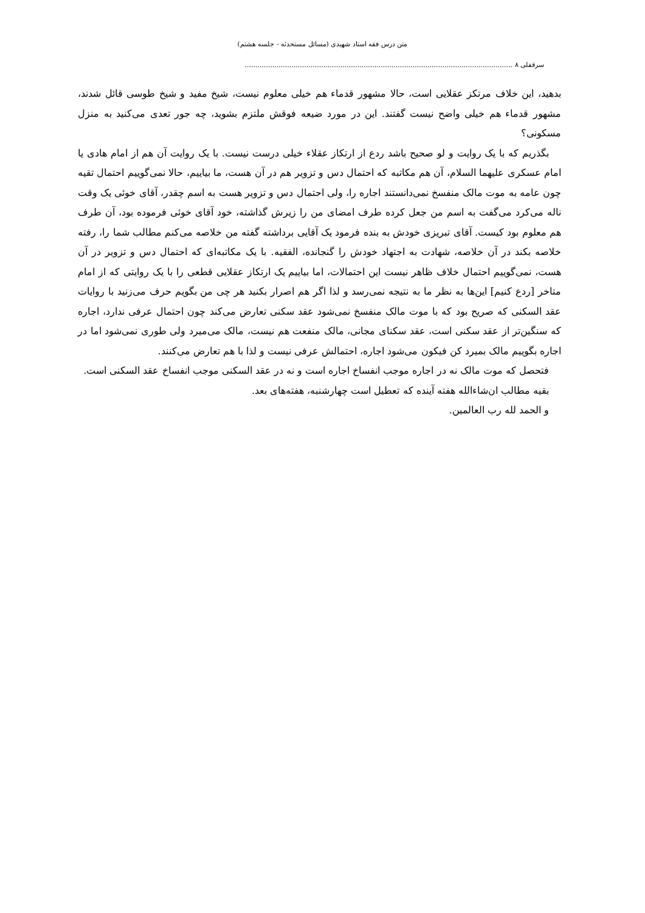متن درس فقه استاد شهیدی (مسائل مستحدثه - جلسه هشتم)
سرقفلی ۸ ..............................................................................................................................
بدهید، این خلاف مرتکز عقلایی است، حالا مشهور قدماء هم خیلی معلوم نیست، شیخ مفید و شیخ طوسی قائل شدند، مشهور قدماء هم خیلی واضح نیست گفتند. این در مورد ضیعه فوقش ملتزم بشوید، چه جور تعدی می‌کنید به منزل مسکونی؟
بگذریم که با یک روایت و لو صحیح باشد ردع از ارتکاز عقلاء خیلی درست نیست. با یک روایت آن هم از امام هادی یا امام عسکری علیهما السلام، آن هم مکاتبه که احتمال دس و تزویر هم در آن هست، ما بیاییم، حالا نمی‌گوییم احتمال تقیه چون عامه به موت مالک منفسخ نمی‌دانستند اجاره را، ولی احتمال دس و تزویر هست به اسم چقدر، آقای خوئی یک وقت ناله می‌کرد می‌گفت به اسم من جعل کرده طرف امضای من را زیرش گذاشته، خود آقای خوئی فرموده بود، آن طرف هم معلوم بود کیست. آقای تبریزی خودش به بنده فرمود یک آقایی برداشته گفته من خلاصه می‌کنم مطالب شما را، رفته خلاصه بکند در آن خلاصه، شهادت به اجتهاد خودش را گنجانده، الفقیه. با یک مکاتبه‌ای که احتمال دس و تزویر در آن هست، نمی‌گوییم احتمال خلاف ظاهر نیست این احتمالات، اما بیاییم یک ارتکاز عقلایی قطعی را با یک روایتی که از امام متاخر [ردع کنیم] این‌ها به نظر ما به نتیجه نمی‌رسد و لذا اگر هم اصرار بکنید هر چی من بگویم حرف می‌زنید با روایات عقد السکنی که صریح بود که با موت مالک منفسخ نمی‌شود عقد سکنی تعارض می‌کند چون احتمال عرفی ندارد، اجاره که سنگین‌تر از عقد سکنی است، عقد سکنای مجانی، مالک منفعت هم نیست، مالک می‌میرد ولی طوری نمی‌شود اما در اجاره بگوییم مالک بمیرد کن فیکون می‌شود اجاره، احتمالش عرفی نیست و لذا با هم تعارض می‌کنند.
فتحصل که موت مالک نه در اجاره موجب انفساخ اجاره است و نه در عقد السکنی موجب انفساخ عقد السکنی است.
بقیه مطالب ان‌شاءالله هفته آینده که تعطیل است چهارشنبه، هفته‌های بعد.
و الحمد لله رب العالمین.